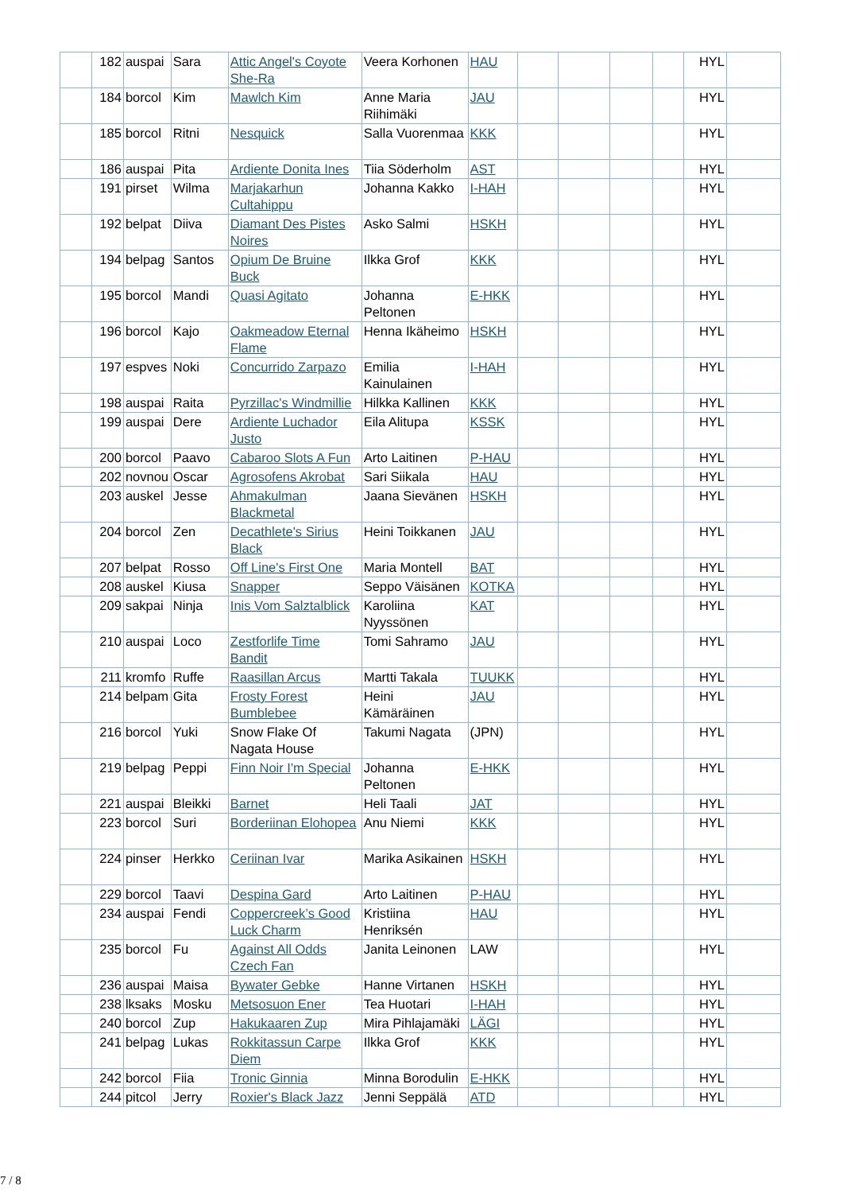| | 182 | auspai | Sara | Attic Angel's Coyote She-Ra | Veera Korhonen | HAU | | | | | HYL | |
| | 184 | borcol | Kim | Mawlch Kim | Anne Maria Riihimäki | JAU | | | | | HYL | |
| | 185 | borcol | Ritni | Nesquick | Salla Vuorenmaa | KKK | | | | | HYL | |
| | 186 | auspai | Pita | Ardiente Donita Ines | Tiia Söderholm | AST | | | | | HYL | |
| | 191 | pirset | Wilma | Marjakarhun Cultahippu | Johanna Kakko | I-HAH | | | | | HYL | |
| | 192 | belpat | Diiva | Diamant Des Pistes Noires | Asko Salmi | HSKH | | | | | HYL | |
| | 194 | belpag | Santos | Opium De Bruine Buck | Ilkka Grof | KKK | | | | | HYL | |
| | 195 | borcol | Mandi | Quasi Agitato | Johanna Peltonen | E-HKK | | | | | HYL | |
| | 196 | borcol | Kajo | Oakmeadow Eternal Flame | Henna Ikäheimo | HSKH | | | | | HYL | |
| | 197 | espves | Noki | Concurrido Zarpazo | Emilia Kainulainen | I-HAH | | | | | HYL | |
| | 198 | auspai | Raita | Pyrzillac's Windmillie | Hilkka Kallinen | KKK | | | | | HYL | |
| | 199 | auspai | Dere | Ardiente Luchador Justo | Eila Alitupa | KSSK | | | | | HYL | |
| | 200 | borcol | Paavo | Cabaroo Slots A Fun | Arto Laitinen | P-HAU | | | | | HYL | |
| | 202 | novnou | Oscar | Agrosofens Akrobat | Sari Siikala | HAU | | | | | HYL | |
| | 203 | auskel | Jesse | Ahmakulman Blackmetal | Jaana Sievänen | HSKH | | | | | HYL | |
| | 204 | borcol | Zen | Decathlete's Sirius Black | Heini Toikkanen | JAU | | | | | HYL | |
| | 207 | belpat | Rosso | Off Line's First One | Maria Montell | BAT | | | | | HYL | |
| | 208 | auskel | Kiusa | Snapper | Seppo Väisänen | KOTKA | | | | | HYL | |
| | 209 | sakpai | Ninja | Inis Vom Salztalblick | Karoliina Nyyssönen | KAT | | | | | HYL | |
| | 210 | auspai | Loco | Zestforlife Time Bandit | Tomi Sahramo | JAU | | | | | HYL | |
| | 211 | kromfo | Ruffe | Raasillan Arcus | Martti Takala | TUUKK | | | | | HYL | |
| | 214 | belpam | Gita | Frosty Forest Bumblebee | Heini Kämäräinen | JAU | | | | | HYL | |
| | 216 | borcol | Yuki | Snow Flake Of Nagata House | Takumi Nagata | (JPN) | | | | | HYL | |
| | 219 | belpag | Peppi | Finn Noir I'm Special | Johanna Peltonen | E-HKK | | | | | HYL | |
| | 221 | auspai | Bleikki | Barnet | Heli Taali | JAT | | | | | HYL | |
| | 223 | borcol | Suri | Borderiinan Elohopea | Anu Niemi | KKK | | | | | HYL | |
| | 224 | pinser | Herkko | Ceriinan Ivar | Marika Asikainen | HSKH | | | | | HYL | |
| | 229 | borcol | Taavi | Despina Gard | Arto Laitinen | P-HAU | | | | | HYL | |
| | 234 | auspai | Fendi | Coppercreek’s Good Luck Charm | Kristiina Henriksén | HAU | | | | | HYL | |
| | 235 | borcol | Fu | Against All Odds Czech Fan | Janita Leinonen | LAW | | | | | HYL | |
| | 236 | auspai | Maisa | Bywater Gebke | Hanne Virtanen | HSKH | | | | | HYL | |
| | 238 | lksaks | Mosku | Metsosuon Ener | Tea Huotari | I-HAH | | | | | HYL | |
| | 240 | borcol | Zup | Hakukaaren Zup | Mira Pihlajamäki | LÄGI | | | | | HYL | |
| | 241 | belpag | Lukas | Rokkitassun Carpe Diem | Ilkka Grof | KKK | | | | | HYL | |
| | 242 | borcol | Fiia | Tronic Ginnia | Minna Borodulin | E-HKK | | | | | HYL | |
| | 244 | pitcol | Jerry | Roxier's Black Jazz | Jenni Seppälä | ATD | | | | | HYL | |
7 / 8